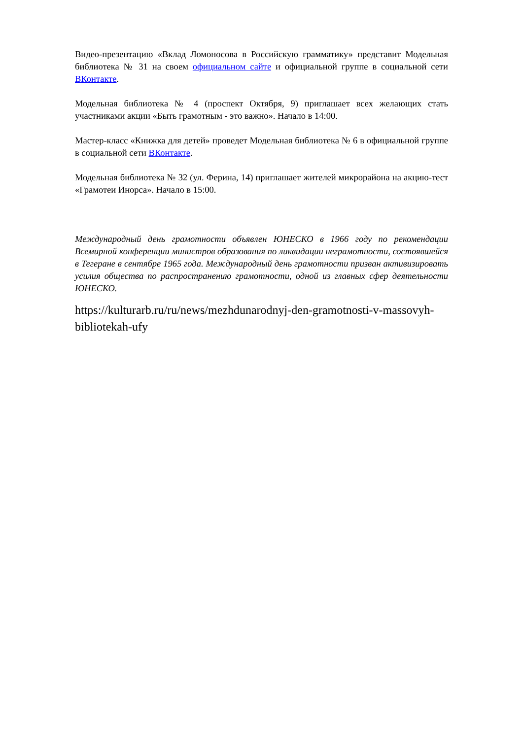Видео-презентацию «Вклад Ломоносова в Российскую грамматику» представит Модельная библиотека № 31 на своем официальном сайте и официальной группе в социальной сети ВКонтакте.
Модельная библиотека № 4 (проспект Октября, 9) приглашает всех желающих стать участниками акции «Быть грамотным - это важно». Начало в 14:00.
Мастер-класс «Книжка для детей» проведет Модельная библиотека № 6 в официальной группе в социальной сети ВКонтакте.
Модельная библиотека № 32 (ул. Ферина, 14) приглашает жителей микрорайона на акцию-тест «Грамотеи Инорса». Начало в 15:00.
Международный день грамотности объявлен ЮНЕСКО в 1966 году по рекомендации Всемирной конференции министров образования по ликвидации неграмотности, состоявшейся в Тегеране в сентябре 1965 года. Международный день грамотности призван активизировать усилия общества по распространению грамотности, одной из главных сфер деятельности ЮНЕСКО.
https://kulturarb.ru/ru/news/mezhdunarodnyj-den-gramotnosti-v-massovyh-bibliotekah-ufy